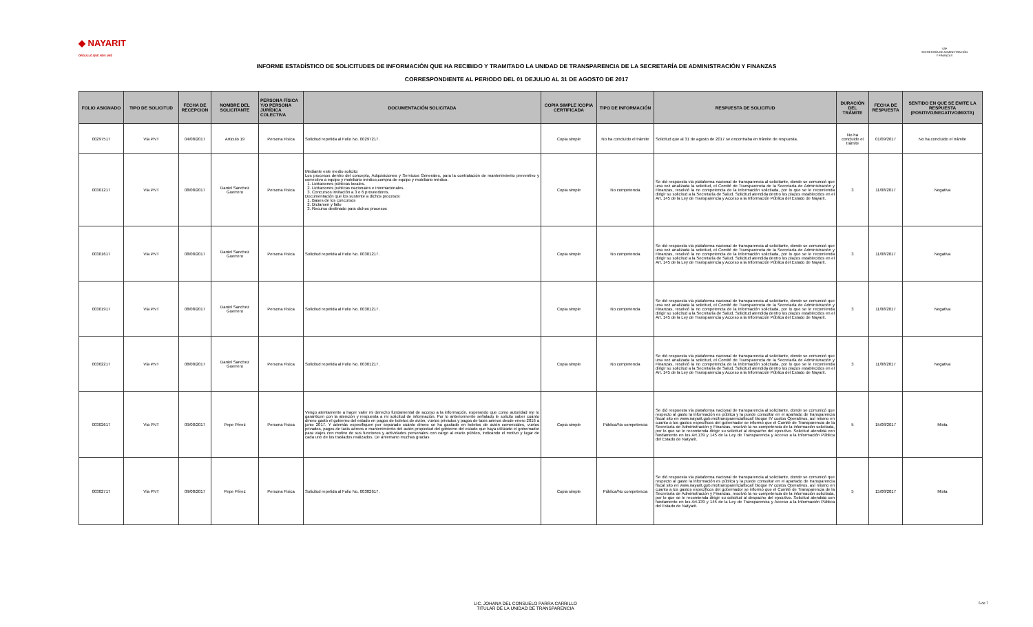◆ NAYARIT
ORGULLO QUE NOS UNE
SAF
SECRETARÍA DE ADMINISTRACIÓN
Y FINANZAS
INFORME ESTADÍSTICO DE SOLICITUDES DE INFORMACIÓN QUE HA RECIBIDO Y TRAMITADO LA UNIDAD DE TRANSPARENCIA DE LA SECRETARÍA DE ADMINISTRACIÓN Y FINANZAS
CORRESPONDIENTE AL PERIODO DEL 01 DEJULIO AL 31 DE AGOSTO DE 2017
| FOLIO ASIGNADO | TIPO DE SOLICITUD | FECHA DE RECEPCION | NOMBRE DEL SOLICITANTE | PERSONA FÍSICA Y/O PERSONA JURÍDICA COLECTIVA | DOCUMENTACIÓN SOLICITADA | COPIA SIMPLE /COPIA CERTIFICADA | TIPO DE INFORMACIÓN | RESPUESTA DE SOLICITUD | DURACIÓN DEL TRÁMITE | FECHA DE RESPUESTA | SENTIDO EN QUE SE EMITE LA RESPUESTA (POSITIVO/NEGATIVO/MIXTA) |
| --- | --- | --- | --- | --- | --- | --- | --- | --- | --- | --- | --- |
| 00297517 | Vía PNT | 04/08/2017 | Articulo 19 | Persona Fisica | Solicitud repetida al Folio No. 00297217. | Copia simple | No ha concluido el trámite | Solicitud que al 31 de agosto de 2017 se encontraba en trámite de respuesta. | No ha concluido el trámite | 01/09/2017 | No ha concluido el trámite |
| 00301217 | Vía PNT | 08/08/2017 | Daniel Sanchez Guerrero | Persona Fisica | Mediante este medio solicito: Los procesos dentro del concepto, Adquisiciones y Servicios Generales, para la contratación de mantenimiento preventivo y correctivo a equipo y mobiliario médico,compra de equipo y mobiliario médico. 1. Licitaciones públicas locales. 2. Licitaciones publicas nacionales e internacionales. 3. Concursos invitación a 3 o 6 proveedores. Documentación que los sustente a dichos procesos: 1. Bases de los concursos 2. Dictamen y fallo 3. Recurso destinado para dichos procesos | Copia simple | No competencia | Se dió respuesta vía plataforma nacional de transparencia al solicitante, donde se comunicó que una vez analizada la solicitud, el Comité de Transparencia de la Secretaría de Administración y Finanzas, resolvió la no competencia de la información solicitada, por lo que se le recomienda dirigir su solicitud a la Secretaría de Salud. Solicitud atendida dentro los plazos establecidos en el Art. 145 de la Ley de Transparencia y Acceso a la Información Pública del Estado de Nayarit. | 3 | 11/08/2017 | Negativa |
| 00301617 | Vía PNT | 08/08/2017 | Daniel Sanchez Guerrero | Persona Fisica | Solicitud repetida al Folio No. 00301217. | Copia simple | No competencia | Se dió respuesta vía plataforma nacional de transparencia al solicitante, donde se comunicó que una vez analizada la solicitud, el Comité de Transparencia de la Secretaría de Administración y Finanzas, resolvió la no competencia de la información solicitada, por lo que se le recomienda dirigir su solicitud a la Secretaría de Salud. Solicitud atendida dentro los plazos establecidos en el Art. 145 de la Ley de Transparencia y Acceso a la Información Pública del Estado de Nayarit. | 3 | 11/08/2017 | Negativa |
| 00301917 | Vía PNT | 08/08/2017 | Daniel Sanchez Guerrero | Persona Fisica | Solicitud repetida al Folio No. 00301217. | Copia simple | No competencia | Se dió respuesta vía plataforma nacional de transparencia al solicitante, donde se comunicó que una vez analizada la solicitud, el Comité de Transparencia de la Secretaría de Administración y Finanzas, resolvió la no competencia de la información solicitada, por lo que se le recomienda dirigir su solicitud a la Secretaría de Salud. Solicitud atendida dentro los plazos establecidos en el Art. 145 de la Ley de Transparencia y Acceso a la Información Pública del Estado de Nayarit. | 3 | 11/08/2017 | Negativa |
| 00302217 | Vía PNT | 08/08/2017 | Daniel Sanchez Guerrero | Persona Fisica | Solicitud repetida al Folio No. 00301217. | Copia simple | No competencia | Se dió respuesta vía plataforma nacional de transparencia al solicitante, donde se comunicó que una vez analizada la solicitud, el Comité de Transparencia de la Secretaría de Administración y Finanzas, resolvió la no competencia de la información solicitada, por lo que se le recomienda dirigir su solicitud a la Secretaría de Salud. Solicitud atendida dentro los plazos establecidos en el Art. 145 de la Ley de Transparencia y Acceso a la Información Pública del Estado de Nayarit. | 3 | 11/08/2017 | Negativa |
| 00302617 | Vía PNT | 09/08/2017 | Pepe Pérez | Persona Fisica | Vengo atentamente a hacer valer mi derecho fundamental de acceso a la información, esperando que como autoridad me lo garanticen con la atención y respuesta a mi solicitud de información. Por lo anteriormente señalado le solicito saber cuánto dinero gastó el gobierno del estado en pagos de boletos de avión, vuelos privados y pagos de taxis aéreos desde enero 2016 a junio 2017. Y además especifiquen por separado cuánto dinero se ha gastado en boletos de avión comerciales, vuelos privados, pagos de taxis aéreos o mantenimiento del avión propiedad del gobierno del estado que haya utilizado el gobernador para viajes con motivo de sus funciones y actividades personales con cargo al erario público, indicando el motivo y lugar de cada uno de los traslados realizados. De antemano muchas gracias | Copia simple | Pública/No competencia | Se dió respuesta vía plataforma nacional de transparencia al solicitante, donde se comunicó que respecto al gasto la información es pública y la puede consultar en el apartado de transparencia fiscal sito en www.nayarit.gob.mx/transparenciafiscal/ bloque IV costos Operativos, así mismo en cuanto a los gastos específicos del gobernador se informó que el Comité de Transparencia de la Secretaría de Administración y Finanzas, resolvió la no competencia de la información solicitada, por lo que se le recomienda dirigir su solicitud al despacho del ejecutivo. Solicitud atendida con fundamento en los Art.139 y 145 de la Ley de Transparencia y Acceso a la Información Pública del Estado de Natyarit. | 5 | 15/08/2017 | Mixta |
| 00302717 | Vía PNT | 09/08/2017 | Pepe Pérez | Persona Fisica | Solicitud repetida al Folio No. 00302617. | Copia simple | Pública/No competencia | Se dió respuesta vía plataforma nacional de transparencia al solicitante, donde se comunicó que respecto al gasto la información es pública y la puede consultar en el apartado de transparencia fiscal sito en www.nayarit.gob.mx/transparenciafiscal/ bloque IV costos Operativos, así mismo en cuanto a los gastos específicos del gobernador se informó que el Comité de Transparencia de la Secretaría de Administración y Finanzas, resolvió la no competencia de la información solicitada, por lo que se le recomienda dirigir su solicitud al despacho del ejecutivo. Solicitud atendida con fundamento en los Art.139 y 145 de la Ley de Transparencia y Acceso a la Información Pública del Estado de Natyarit. | 5 | 15/08/2017 | Mixta |
LIC. JOHANA DEL CONSUELO PARRA CARRILLO
TITULAR DE LA UNIDAD DE TRANSPARENCIA
5 de 7